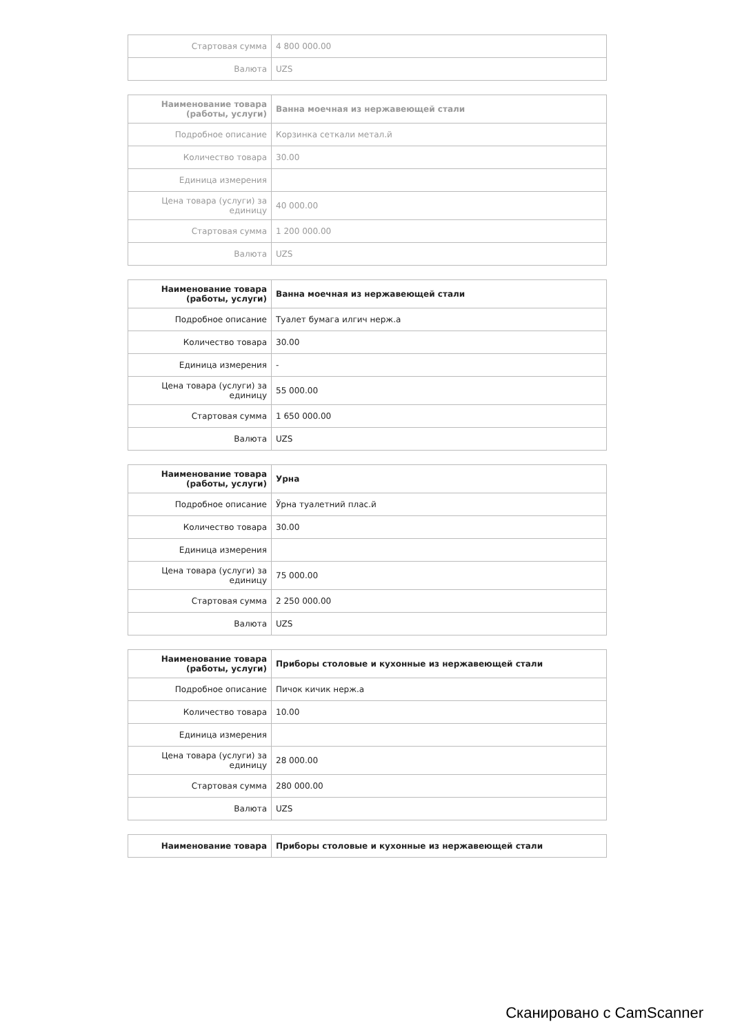| Стартовая сумма | 4 800 000.00 |
| Валюта | UZS |
| Наименование товара (работы, услуги) | Ванна моечная из нержавеющей стали |
| Подробное описание | Корзинка сеткали метал.й |
| Количество товара | 30.00 |
| Единица измерения | |
| Цена товара (услуги) за единицу | 40 000.00 |
| Стартовая сумма | 1 200 000.00 |
| Валюта | UZS |
| Наименование товара (работы, услуги) | Ванна моечная из нержавеющей стали |
| Подробное описание | Туалет бумага илгич нерж.а |
| Количество товара | 30.00 |
| Единица измерения | - |
| Цена товара (услуги) за единицу | 55 000.00 |
| Стартовая сумма | 1 650 000.00 |
| Валюта | UZS |
| Наименование товара (работы, услуги) | Урна |
| Подробное описание | Ўрна туалетний плас.й |
| Количество товара | 30.00 |
| Единица измерения | |
| Цена товара (услуги) за единицу | 75 000.00 |
| Стартовая сумма | 2 250 000.00 |
| Валюта | UZS |
| Наименование товара (работы, услуги) | Приборы столовые и кухонные из нержавеющей стали |
| Подробное описание | Пичок кичик нерж.а |
| Количество товара | 10.00 |
| Единица измерения | |
| Цена товара (услуги) за единицу | 28 000.00 |
| Стартовая сумма | 280 000.00 |
| Валюта | UZS |
| Наименование товара | Приборы столовые и кухонные из нержавеющей стали |
Сканировано с CamScanner